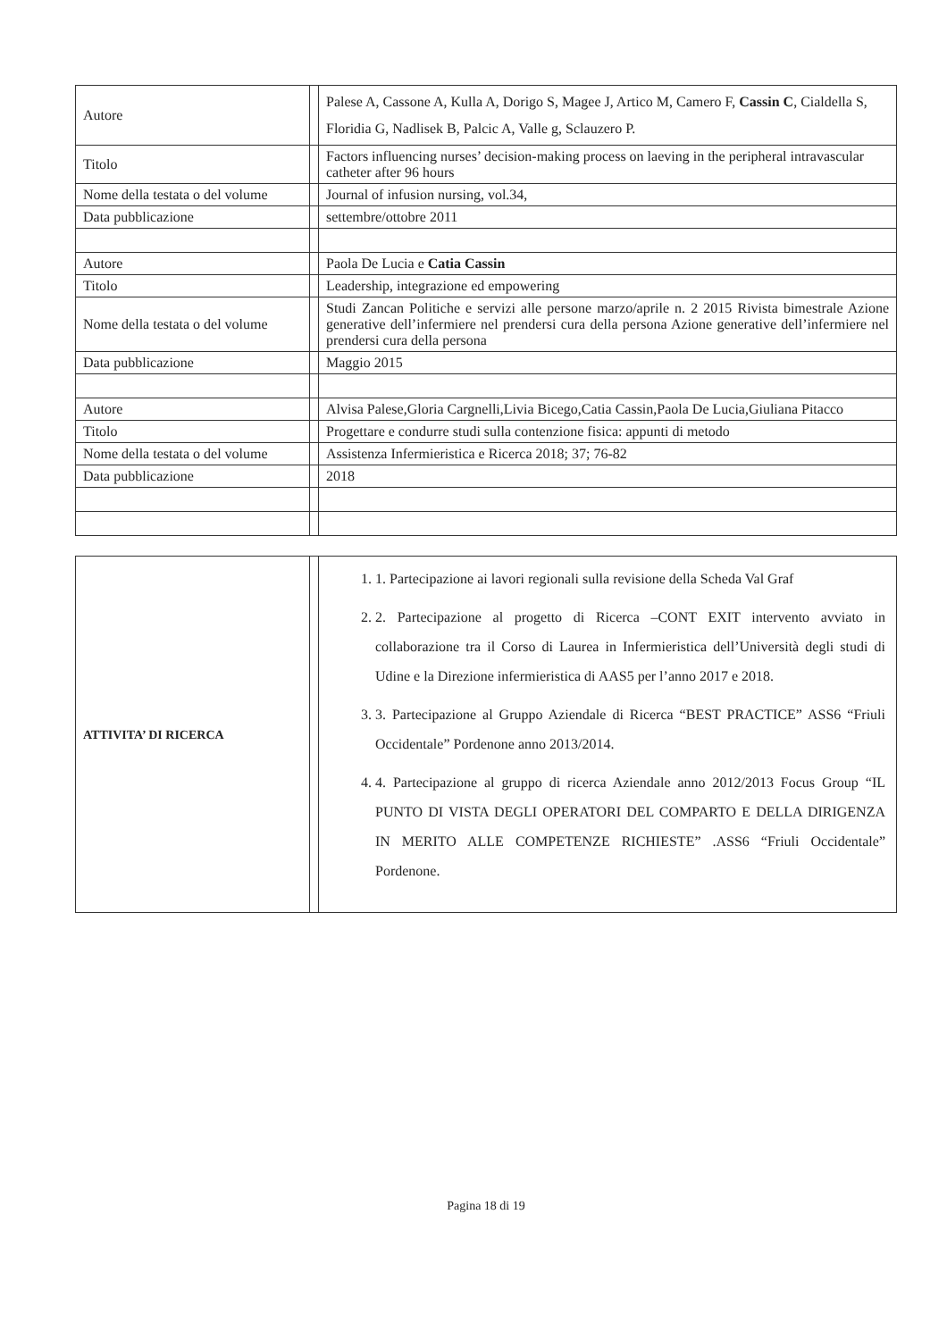| Autore | | Palese A, Cassone A, Kulla A, Dorigo S, Magee J, Artico M, Camero F, Cassin C , Cialdella S, Floridia G, Nadlisek B, Palcic A, Valle g, Sclauzero P. |
| Titolo | | Factors influencing nurses’ decision-making process on laeving in the peripheral intravascular catheter after 96 hours |
| Nome della testata o del volume | | Journal of infusion nursing, vol.34, |
| Data pubblicazione | | settembre/ottobre 2011 |
| Autore | | Paola De Lucia e Catia Cassin |
| Titolo | | Leadership, integrazione ed empowering |
| Nome della testata o del volume | | Studi Zancan Politiche e servizi alle persone marzo/aprile n. 2 2015 Rivista bimestrale Azione generative dell’infermiere nel prendersi cura della persona Azione generative dell’infermiere nel prendersi cura della persona |
| Data pubblicazione | | Maggio 2015 |
| Autore | | Alvisa Palese,Gloria Cargnelli,Livia Bicego,Catia Cassin,Paola De Lucia,Giuliana Pitacco |
| Titolo | | Progettare e condurre studi sulla contenzione fisica: appunti di metodo |
| Nome della testata o del volume | | Assistenza Infermieristica e Ricerca 2018; 37; 76-82 |
| Data pubblicazione | | 2018 |
| ATTIVITA’ DI RICERCA | | 1. 1. Partecipazione ai lavori regionali sulla revisione della Scheda Val Graf 2. 2. Partecipazione al progetto di Ricerca –CONT EXIT intervento avviato in collaborazione tra il Corso di Laurea in Infermieristica dell’Università degli studi di Udine e la Direzione infermieristica di AAS5 per l’anno 2017 e 2018. 3. 3. Partecipazione al Gruppo Aziendale di Ricerca “BEST PRACTICE” ASS6 “Friuli Occidentale” Pordenone anno 2013/2014. 4. 4. Partecipazione al gruppo di ricerca Aziendale anno 2012/2013 Focus Group “IL PUNTO DI VISTA DEGLI OPERATORI DEL COMPARTO E DELLA DIRIGENZA IN MERITO ALLE COMPETENZE RICHIESTE” .ASS6 “Friuli Occidentale” Pordenone. |
Pagina 18 di 19